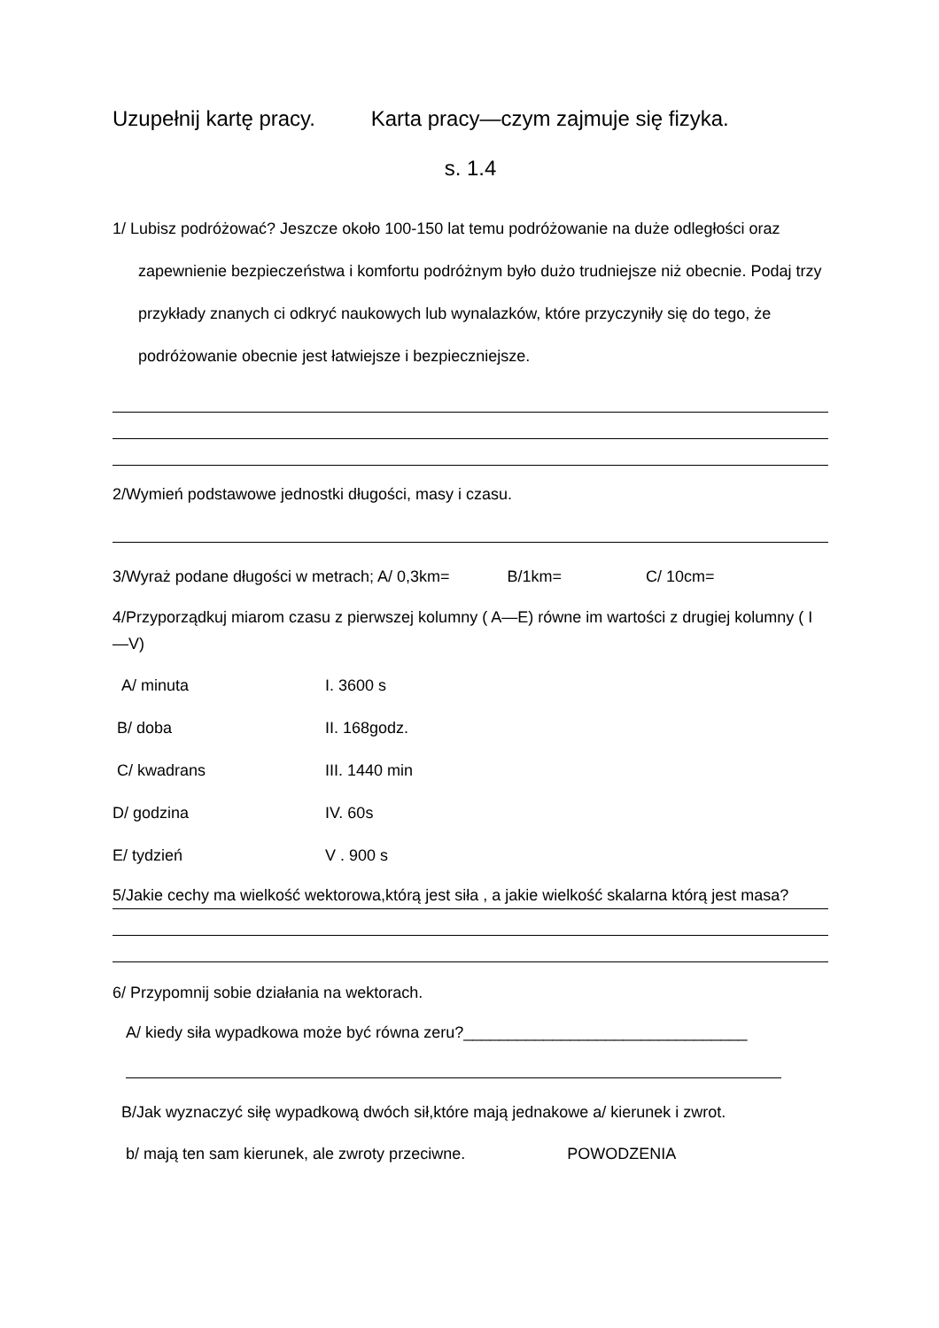Uzupełnij kartę pracy. Karta pracy—czym zajmuje się fizyka.
s. 1.4
1/ Lubisz podróżować? Jeszcze około 100-150 lat temu podróżowanie na duże odległości oraz zapewnienie bezpieczeństwa i komfortu podróżnym było dużo trudniejsze niż obecnie. Podaj trzy przykłady znanych ci odkryć naukowych lub wynalazków, które przyczyniły się do tego, że podróżowanie obecnie jest łatwiejsze i bezpieczniejsze.
2/Wymień podstawowe jednostki długości, masy i czasu.
3/Wyraż podane długości w metrach; A/ 0,3km= B/1km= C/ 10cm=
4/Przyporządkuj miarom czasu z pierwszej kolumny ( A—E) równe im wartości z drugiej kolumny ( I—V)
A/ minuta I. 3600 s
B/ doba II. 168godz.
C/ kwadrans III. 1440 min
D/ godzina IV. 60s
E/ tydzień V . 900 s
5/Jakie cechy ma wielkość wektorowa,którą jest siła , a jakie wielkość skalarna którą jest masa?
6/ Przypomnij sobie działania na wektorach.
A/ kiedy siła wypadkowa może być równa zeru?________________________________
B/Jak wyznaczyć siłę wypadkową dwóch sił,które mają jednakowe a/ kierunek i zwrot.
b/ mają ten sam kierunek, ale zwroty przeciwne. POWODZENIA